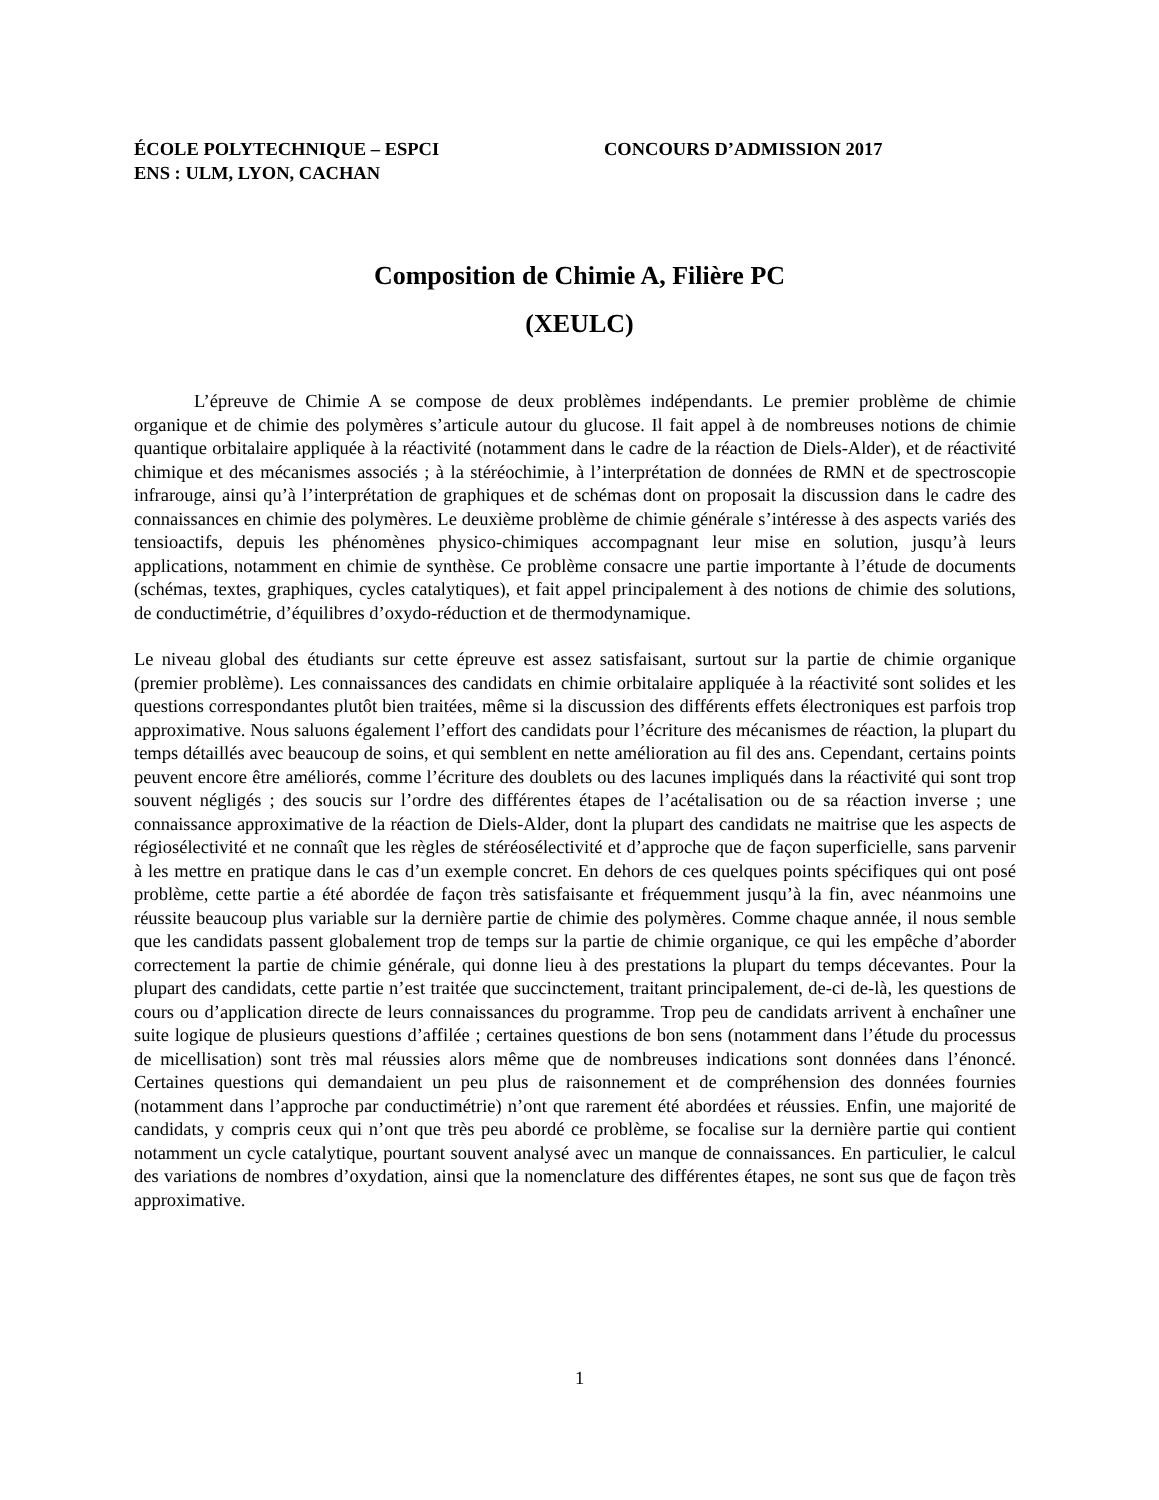ÉCOLE POLYTECHNIQUE – ESPCI CONCOURS D’ADMISSION 2017
ENS : ULM, LYON, CACHAN
Composition de Chimie A, Filière PC
(XEULC)
L’épreuve de Chimie A se compose de deux problèmes indépendants. Le premier problème de chimie organique et de chimie des polymères s’articule autour du glucose. Il fait appel à de nombreuses notions de chimie quantique orbitalaire appliquée à la réactivité (notamment dans le cadre de la réaction de Diels-Alder), et de réactivité chimique et des mécanismes associés ; à la stéréochimie, à l’interprétation de données de RMN et de spectroscopie infrarouge, ainsi qu’à l’interprétation de graphiques et de schémas dont on proposait la discussion dans le cadre des connaissances en chimie des polymères. Le deuxième problème de chimie générale s’intéresse à des aspects variés des tensioactifs, depuis les phénomènes physico-chimiques accompagnant leur mise en solution, jusqu’à leurs applications, notamment en chimie de synthèse. Ce problème consacre une partie importante à l’étude de documents (schémas, textes, graphiques, cycles catalytiques), et fait appel principalement à des notions de chimie des solutions, de conductimétrie, d’équilibres d’oxydo-réduction et de thermodynamique.
Le niveau global des étudiants sur cette épreuve est assez satisfaisant, surtout sur la partie de chimie organique (premier problème). Les connaissances des candidats en chimie orbitalaire appliquée à la réactivité sont solides et les questions correspondantes plutôt bien traitées, même si la discussion des différents effets électroniques est parfois trop approximative. Nous saluons également l’effort des candidats pour l’écriture des mécanismes de réaction, la plupart du temps détaillés avec beaucoup de soins, et qui semblent en nette amélioration au fil des ans. Cependant, certains points peuvent encore être améliorés, comme l’écriture des doublets ou des lacunes impliqués dans la réactivité qui sont trop souvent négligés ; des soucis sur l’ordre des différentes étapes de l’acétalisation ou de sa réaction inverse ; une connaissance approximative de la réaction de Diels-Alder, dont la plupart des candidats ne maitrise que les aspects de régiosélectivité et ne connaît que les règles de stéréosélectivité et d’approche que de façon superficielle, sans parvenir à les mettre en pratique dans le cas d’un exemple concret. En dehors de ces quelques points spécifiques qui ont posé problème, cette partie a été abordée de façon très satisfaisante et fréquemment jusqu’à la fin, avec néanmoins une réussite beaucoup plus variable sur la dernière partie de chimie des polymères. Comme chaque année, il nous semble que les candidats passent globalement trop de temps sur la partie de chimie organique, ce qui les empêche d’aborder correctement la partie de chimie générale, qui donne lieu à des prestations la plupart du temps décevantes. Pour la plupart des candidats, cette partie n’est traitée que succinctement, traitant principalement, de-ci de-là, les questions de cours ou d’application directe de leurs connaissances du programme. Trop peu de candidats arrivent à enchaîner une suite logique de plusieurs questions d’affilée ; certaines questions de bon sens (notamment dans l’étude du processus de micellisation) sont très mal réussies alors même que de nombreuses indications sont données dans l’énoncé. Certaines questions qui demandaient un peu plus de raisonnement et de compréhension des données fournies (notamment dans l’approche par conductimétrie) n’ont que rarement été abordées et réussies. Enfin, une majorité de candidats, y compris ceux qui n’ont que très peu abordé ce problème, se focalise sur la dernière partie qui contient notamment un cycle catalytique, pourtant souvent analysé avec un manque de connaissances. En particulier, le calcul des variations de nombres d’oxydation, ainsi que la nomenclature des différentes étapes, ne sont sus que de façon très approximative.
1